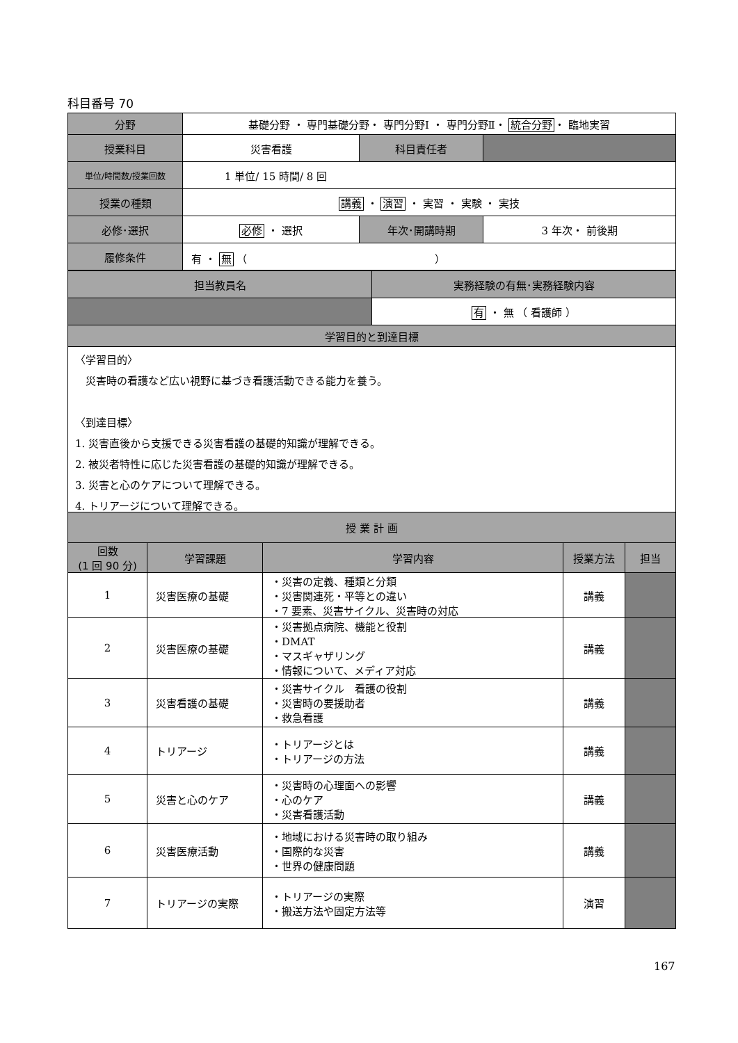科目番号 70
| 分野 | 基礎分野 ・ 専門基礎分野・ 専門分野Ⅰ ・ 専門分野Ⅱ・ 統合分野 ・ 臨地実習 | | |
| 授業科目 | 災害看護 | 科目責任者 | |
| 単位/時間数/授業回数 | 1 単位/ 15 時間/ 8 回 | | |
| 授業の種類 | 講義 ・ 演習 ・ 実習 ・ 実験 ・ 実技 | | |
| 必修･選択 | 必修 ・ 選択 | 年次･開講時期 | 3 年次・ 前後期 |
| 履修条件 | 有 ・ 無 （ ） | | |
| 担当教員名 | 実務経験の有無･実務経験内容 |
| --- | --- |
| | 有 ・ 無 （ 看護師 ） |
| 学習目的と到達目標 | |
| 〈学習目的〉 災害時の看護など広い視野に基づき看護活動できる能力を養う。 〈到達目標〉 1. 災害直後から支援できる災害看護の基礎的知識が理解できる。 2. 被災者特性に応じた災害看護の基礎的知識が理解できる。 3. 災害と心のケアについて理解できる。 4. トリアージについて理解できる。 | |
| 授 業 計 画 | | | | |
| --- | --- | --- | --- | --- |
| 回数 (1 回 90 分) | 学習課題 | 学習内容 | 授業方法 | 担当 |
| 1 | 災害医療の基礎 | ・災害の定義、種類と分類 ・災害関連死・平等との違い ・7 要素、災害サイクル、災害時の対応 | 講義 | |
| 2 | 災害医療の基礎 | ・災害拠点病院、機能と役割 ・DMAT ・マスギャザリング ・情報について、メディア対応 | 講義 | |
| 3 | 災害看護の基礎 | ・災害サイクル 看護の役割 ・災害時の要援助者 ・救急看護 | 講義 | |
| 4 | トリアージ | ・トリアージとは ・トリアージの方法 | 講義 | |
| 5 | 災害と心のケア | ・災害時の心理面への影響 ・心のケア ・災害看護活動 | 講義 | |
| 6 | 災害医療活動 | ・地域における災害時の取り組み ・国際的な災害 ・世界の健康問題 | 講義 | |
| 7 | トリアージの実際 | ・トリアージの実際 ・搬送方法や固定方法等 | 演習 | |
167